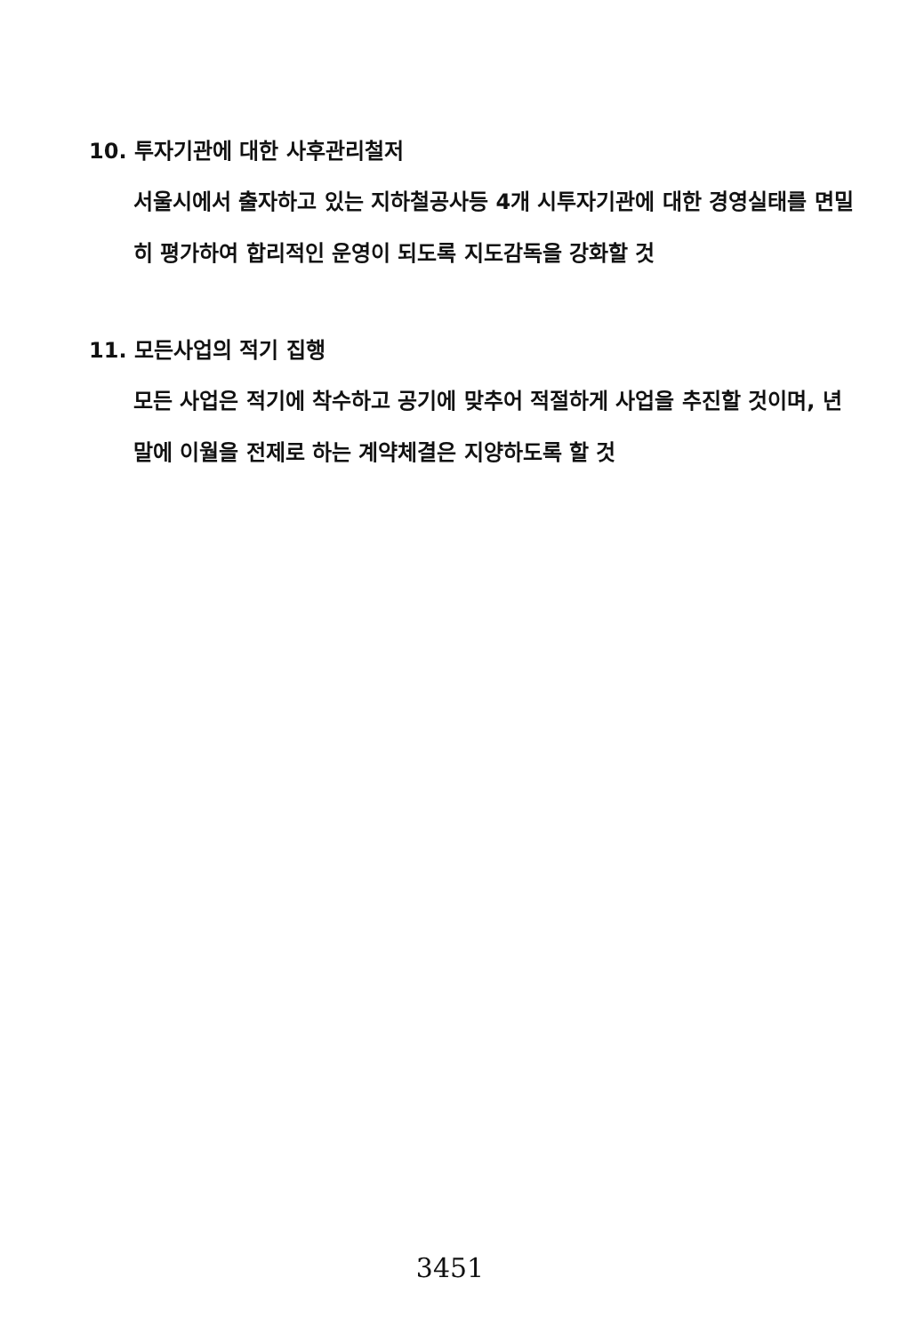10. 투자기관에 대한 사후관리철저
서울시에서 출자하고 있는 지하철공사등 4개 시투자기관에 대한 경영실태를 면밀히 평가하여 합리적인 운영이 되도록 지도감독을 강화할 것
11. 모든사업의 적기 집행
모든 사업은 적기에 착수하고 공기에 맞추어 적절하게 사업을 추진할 것이며, 년말에 이월을 전제로 하는 계약체결은 지양하도록 할 것
3451